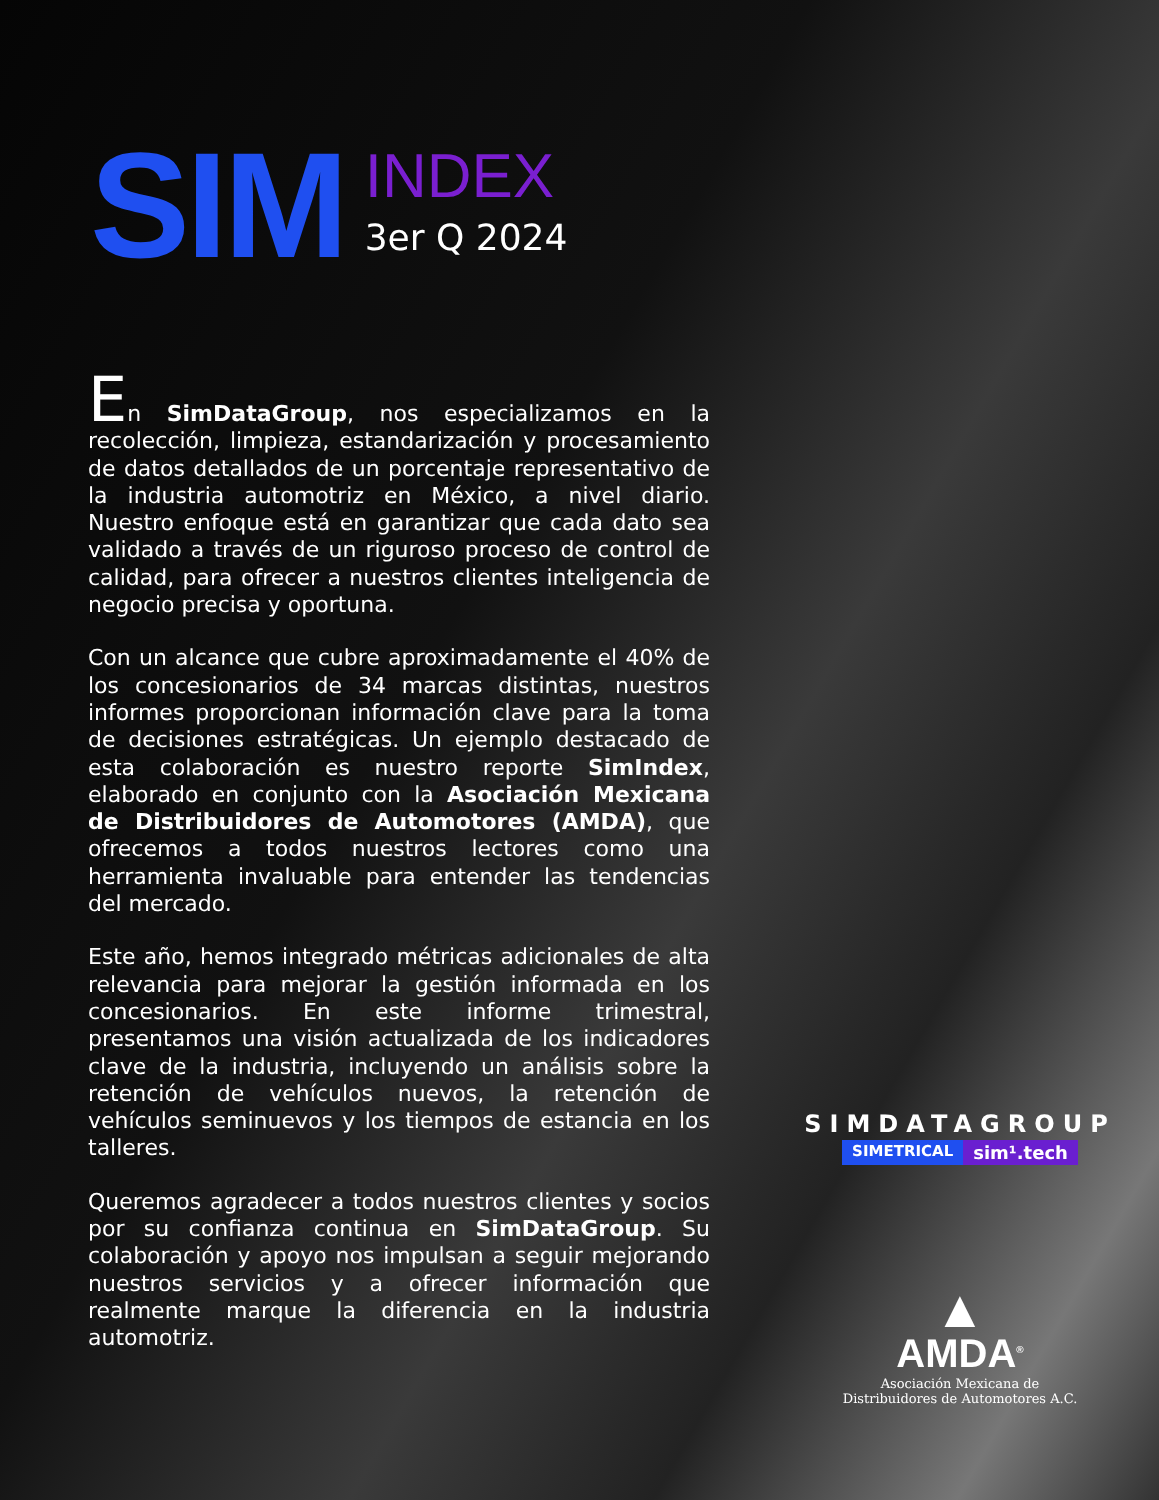SIM
INDEX
3er Q 2024
En SimDataGroup, nos especializamos en la recolección, limpieza, estandarización y procesamiento de datos detallados de un porcentaje representativo de la industria automotriz en México, a nivel diario. Nuestro enfoque está en garantizar que cada dato sea validado a través de un riguroso proceso de control de calidad, para ofrecer a nuestros clientes inteligencia de negocio precisa y oportuna.
Con un alcance que cubre aproximadamente el 40% de los concesionarios de 34 marcas distintas, nuestros informes proporcionan información clave para la toma de decisiones estratégicas. Un ejemplo destacado de esta colaboración es nuestro reporte SimIndex, elaborado en conjunto con la Asociación Mexicana de Distribuidores de Automotores (AMDA), que ofrecemos a todos nuestros lectores como una herramienta invaluable para entender las tendencias del mercado.
Este año, hemos integrado métricas adicionales de alta relevancia para mejorar la gestión informada en los concesionarios. En este informe trimestral, presentamos una visión actualizada de los indicadores clave de la industria, incluyendo un análisis sobre la retención de vehículos nuevos, la retención de vehículos seminuevos y los tiempos de estancia en los talleres.
Queremos agradecer a todos nuestros clientes y socios por su confianza continua en SimDataGroup. Su colaboración y apoyo nos impulsan a seguir mejorando nuestros servicios y a ofrecer información que realmente marque la diferencia en la industria automotriz.
SIMDATAGROUP
SIMETRICAL sim¹.tech
▲
AMDA<sup>®</sup>
Asociación Mexicana de
Distribuidores de Automotores A.C.